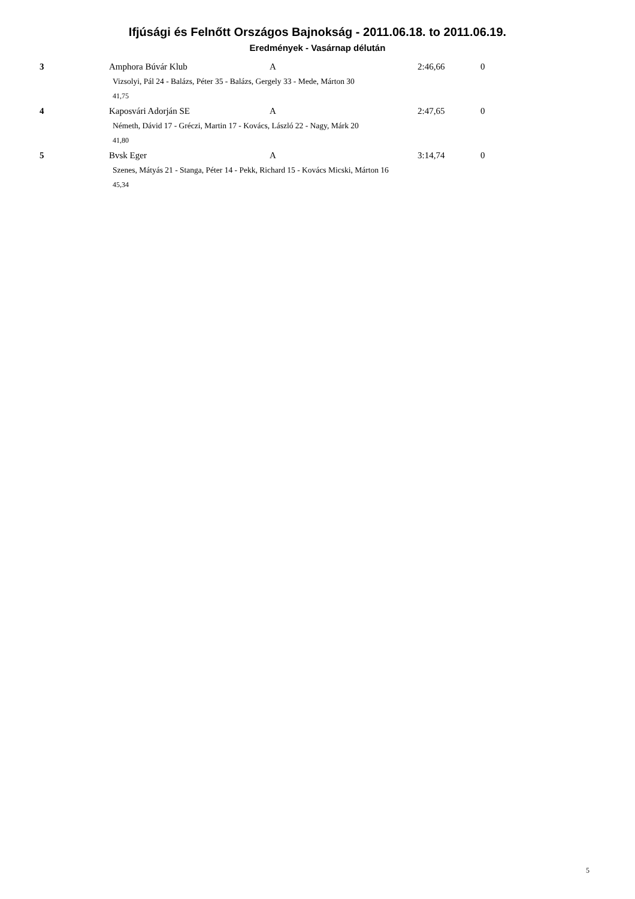Ifjúsági és Felnőtt Országos Bajnokság - 2011.06.18. to 2011.06.19.
Eredmények - Vasárnap délután
| 3 | Amphora Búvár Klub | A | 2:46,66 | 0 |
| | Vizsolyi, Pál 24 - Balázs, Péter 35 - Balázs, Gergely 33 - Mede, Márton 30 | | | |
| | 41,75 | | | |
| 4 | Kaposvári Adorján SE | A | 2:47,65 | 0 |
| | Németh, Dávid 17 - Gréczi, Martin 17 - Kovács, László 22 - Nagy, Márk 20 | | | |
| | 41,80 | | | |
| 5 | Bvsk Eger | A | 3:14,74 | 0 |
| | Szenes, Mátyás 21 - Stanga, Péter 14 - Pekk, Richard 15 - Kovács Micski, Márton 16 | | | |
| | 45,34 | | | |
5